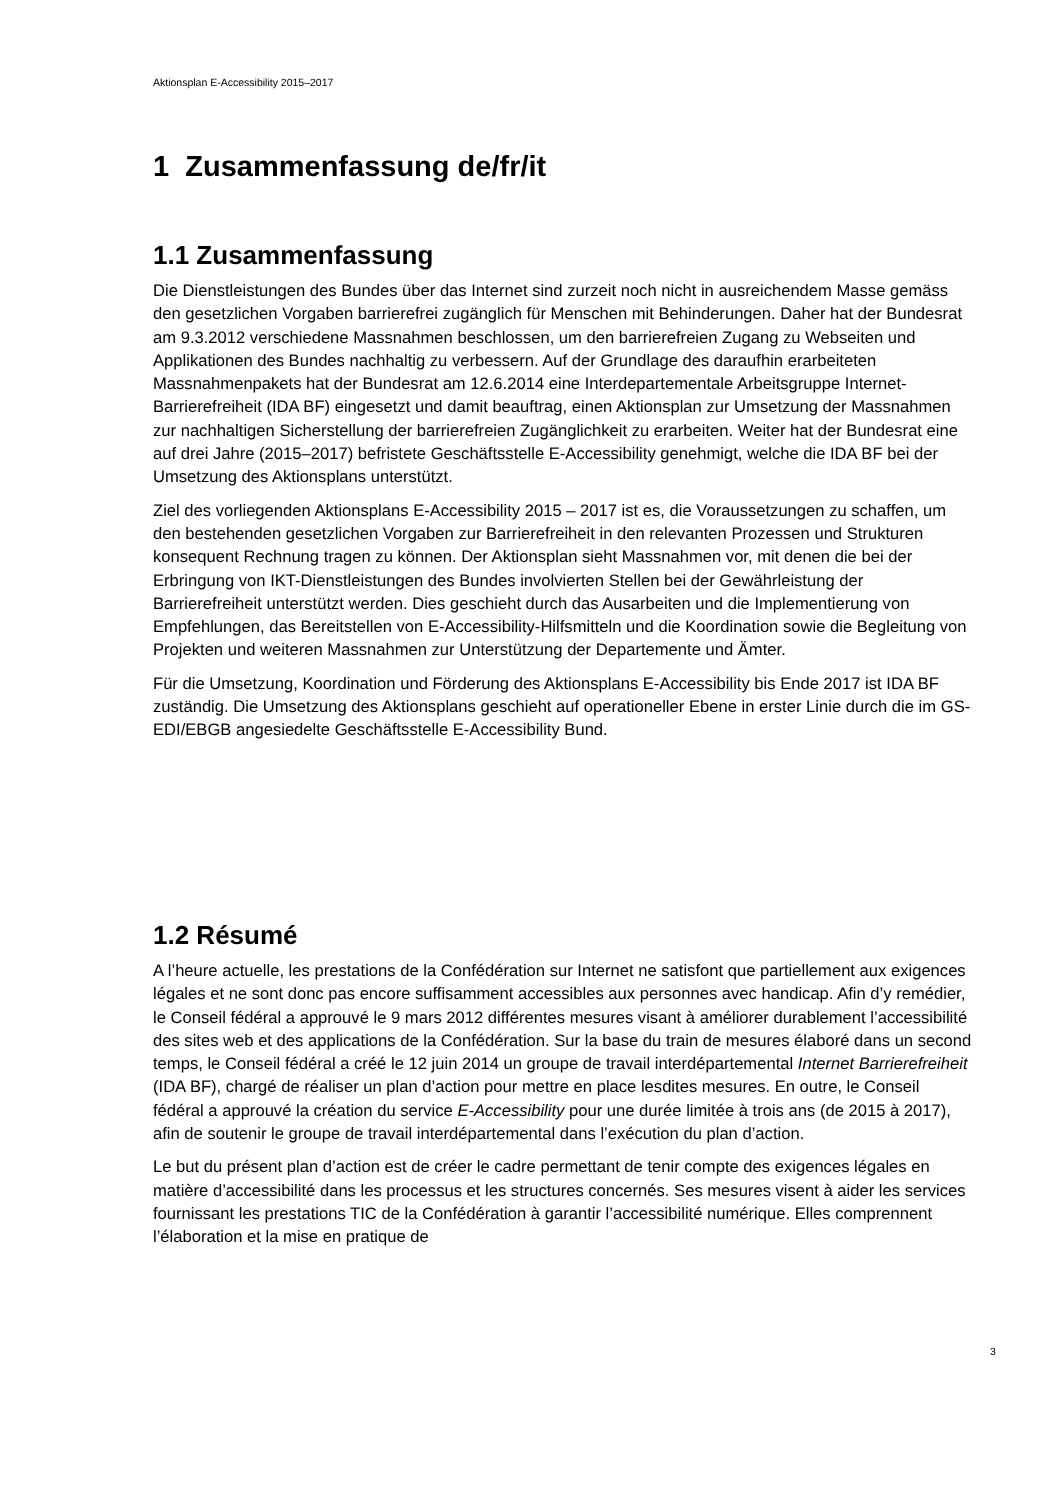Aktionsplan E-Accessibility 2015–2017
1 Zusammenfassung de/fr/it
1.1 Zusammenfassung
Die Dienstleistungen des Bundes über das Internet sind zurzeit noch nicht in ausreichendem Masse gemäss den gesetzlichen Vorgaben barrierefrei zugänglich für Menschen mit Behinderungen. Daher hat der Bundesrat am 9.3.2012 verschiedene Massnahmen beschlossen, um den barrierefreien Zugang zu Webseiten und Applikationen des Bundes nachhaltig zu verbessern. Auf der Grundlage des daraufhin erarbeiteten Massnahmenpakets hat der Bundesrat am 12.6.2014 eine Interdepartementale Arbeitsgruppe Internet-Barrierefreiheit (IDA BF) eingesetzt und damit beauftrag, einen Aktionsplan zur Umsetzung der Massnahmen zur nachhaltigen Sicherstellung der barrierefreien Zugänglichkeit zu erarbeiten. Weiter hat der Bundesrat eine auf drei Jahre (2015–2017) befristete Geschäftsstelle E-Accessibility genehmigt, welche die IDA BF bei der Umsetzung des Aktionsplans unterstützt.
Ziel des vorliegenden Aktionsplans E-Accessibility 2015 – 2017 ist es, die Voraussetzungen zu schaffen, um den bestehenden gesetzlichen Vorgaben zur Barrierefreiheit in den relevanten Prozessen und Strukturen konsequent Rechnung tragen zu können. Der Aktionsplan sieht Massnahmen vor, mit denen die bei der Erbringung von IKT-Dienstleistungen des Bundes involvierten Stellen bei der Gewährleistung der Barrierefreiheit unterstützt werden. Dies geschieht durch das Ausarbeiten und die Implementierung von Empfehlungen, das Bereitstellen von E-Accessibility-Hilfsmitteln und die Koordination sowie die Begleitung von Projekten und weiteren Massnahmen zur Unterstützung der Departemente und Ämter.
Für die Umsetzung, Koordination und Förderung des Aktionsplans E-Accessibility bis Ende 2017 ist IDA BF zuständig. Die Umsetzung des Aktionsplans geschieht auf operationeller Ebene in erster Linie durch die im GS-EDI/EBGB angesiedelte Geschäftsstelle E-Accessibility Bund.
1.2 Résumé
A l’heure actuelle, les prestations de la Confédération sur Internet ne satisfont que partiellement aux exigences légales et ne sont donc pas encore suffisamment accessibles aux personnes avec handicap. Afin d’y remédier, le Conseil fédéral a approuvé le 9 mars 2012 différentes mesures visant à améliorer durablement l’accessibilité des sites web et des applications de la Confédération. Sur la base du train de mesures élaboré dans un second temps, le Conseil fédéral a créé le 12 juin 2014 un groupe de travail interdépartemental Internet Barrierefreiheit (IDA BF), chargé de réaliser un plan d’action pour mettre en place lesdites mesures. En outre, le Conseil fédéral a approuvé la création du service E-Accessibility pour une durée limitée à trois ans (de 2015 à 2017), afin de soutenir le groupe de travail interdépartemental dans l’exécution du plan d’action.
Le but du présent plan d’action est de créer le cadre permettant de tenir compte des exigences légales en matière d’accessibilité dans les processus et les structures concernés. Ses mesures visent à aider les services fournissant les prestations TIC de la Confédération à garantir l’accessibilité numérique. Elles comprennent l’élaboration et la mise en pratique de
3